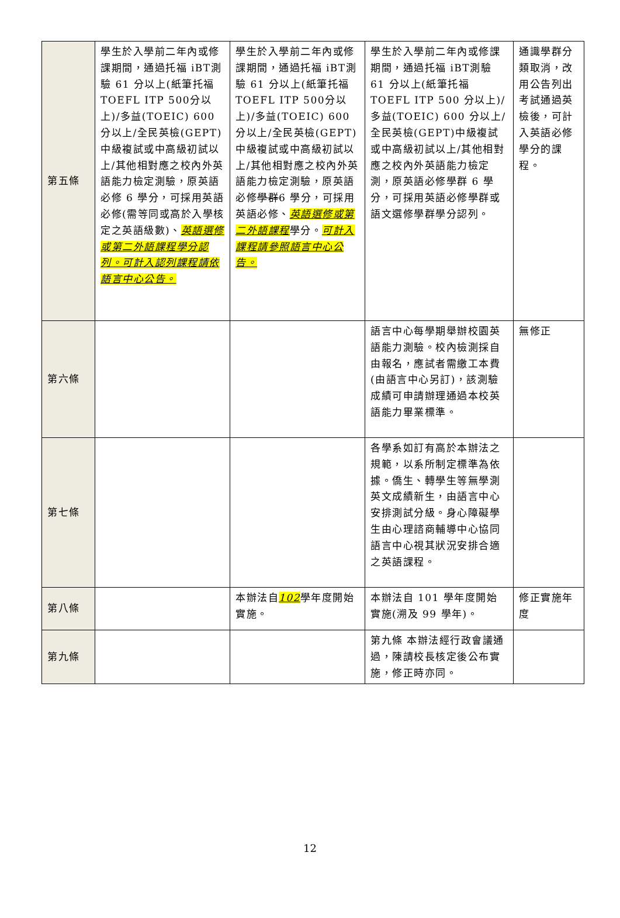| 第五條 | 學生於入學前二年內或修課期間，通過托福 iBT測驗 61 分以上(紙筆托福TOEFL ITP 500分以上)/多益(TOEIC) 600 分以上/全民英檢(GEPT)中級複試或中高級初試以上/其他相對應之校內外英語能力檢定測驗，原英語必修 6 學分，可採用英語必修(需等同或高於入學核定之英語級數)、 英語選修或第二外語課程學分認列。可計入認列課程請依語言中心公告。 | 學生於入學前二年內或修課期間，通過托福 iBT測驗 61 分以上(紙筆托福TOEFL ITP 500分以上)/多益(TOEIC) 600 分以上/全民英檢(GEPT)中級複試或中高級初試以上/其他相對應之校內外英語能力檢定測驗，原英語必修 學群 6 學分，可採用英語必修、 英語選修或第二外語課程 學分。 可計入課程請參照語言中心公告。 | 學生於入學前二年內或修課期間，通過托福 iBT測驗 61 分以上(紙筆托福TOEFL ITP 500 分以上)/多益(TOEIC) 600 分以上/全民英檢(GEPT)中級複試或中高級初試以上/其他相對應之校內外英語能力檢定測，原英語必修學群 6 學分，可採用英語必修學群或語文選修學群學分認列。 | 通識學群分類取消，改用公告列出考試通過英檢後，可計入英語必修學分的課程。 |
| 第六條 | | | 語言中心每學期舉辦校園英語能力測驗。校內檢測採自由報名，應試者需繳工本費(由語言中心另訂)，該測驗成績可申請辦理通過本校英語能力畢業標準。 | 無修正 |
| 第七條 | | | 各學系如訂有高於本辦法之規範，以系所制定標準為依據。僑生、轉學生等無學測英文成績新生，由語言中心安排測試分級。身心障礙學生由心理諮商輔導中心協同語言中心視其狀況安排合適之英語課程。 | |
| 第八條 | | 本辦法自 102 學年度開始實施。 | 本辦法自 101 學年度開始實施(溯及 99 學年)。 | 修正實施年度 |
| 第九條 | | | 第九條 本辦法經行政會議通過，陳請校長核定後公布實施，修正時亦同。 | |
12